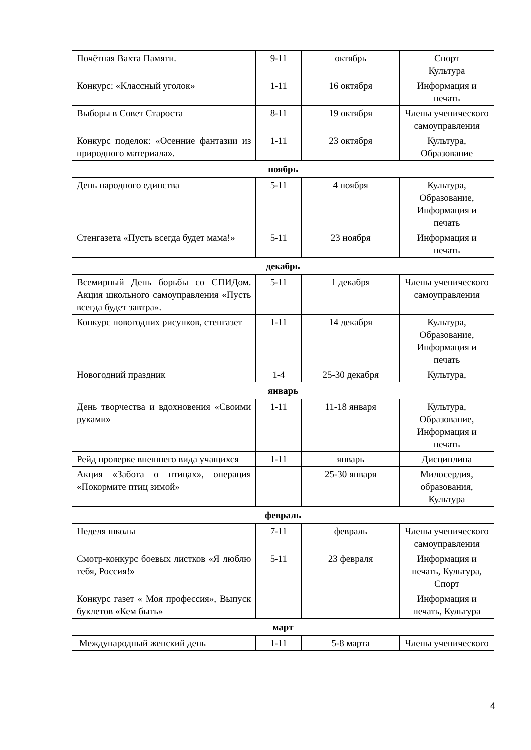| Почётная Вахта Памяти. | 9-11 | октябрь | Спорт Культура |
| Конкурс: «Классный уголок» | 1-11 | 16 октября | Информация и печать |
| Выборы в Совет Староста | 8-11 | 19 октября | Члены ученического самоуправления |
| Конкурс поделок: «Осенние фантазии из природного материала». | 1-11 | 23 октября | Культура, Образование |
| ноябрь | | | |
| День народного единства | 5-11 | 4 ноября | Культура, Образование, Информация и печать |
| Стенгазета «Пусть всегда будет мама!» | 5-11 | 23 ноября | Информация и печать |
| декабрь | | | |
| Всемирный День борьбы со СПИДом. Акция школьного самоуправления «Пусть всегда будет завтра». | 5-11 | 1 декабря | Члены ученического самоуправления |
| Конкурс новогодних рисунков, стенгазет | 1-11 | 14 декабря | Культура, Образование, Информация и печать |
| Новогодний праздник | 1-4 | 25-30 декабря | Культура, |
| январь | | | |
| День творчества и вдохновения «Своими руками» | 1-11 | 11-18 января | Культура, Образование, Информация и печать |
| Рейд проверке внешнего вида учащихся | 1-11 | январь | Дисциплина |
| Акция «Забота о птицах», операция «Покормите птиц зимой» | | 25-30 января | Милосердия, образования, Культура |
| февраль | | | |
| Неделя школы | 7-11 | февраль | Члены ученического самоуправления |
| Смотр-конкурс боевых листков «Я люблю тебя, Россия!» | 5-11 | 23 февраля | Информация и печать, Культура, Спорт |
| Конкурс газет « Моя профессия», Выпуск буклетов «Кем быть» | | | Информация и печать, Культура |
| март | | | |
| Международный женский день | 1-11 | 5-8 марта | Члены ученического |
4